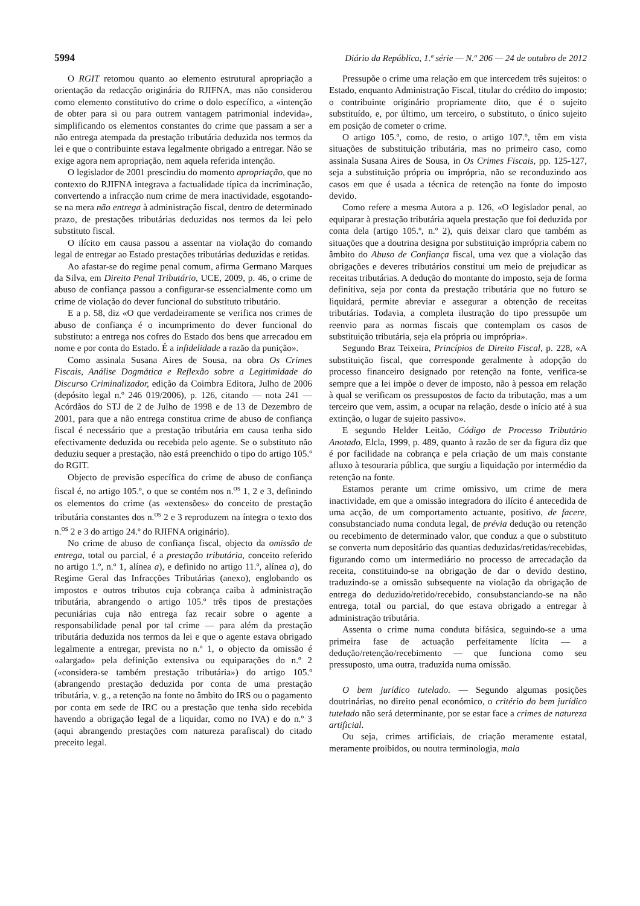5994 Diário da República, 1.ª série — N.º 206 — 24 de outubro de 2012
O RGIT retomou quanto ao elemento estrutural apropriação a orientação da redacção originária do RJIFNA, mas não considerou como elemento constitutivo do crime o dolo específico, a «intenção de obter para si ou para outrem vantagem patrimonial indevida», simplificando os elementos constantes do crime que passam a ser a não entrega atempada da prestação tributária deduzida nos termos da lei e que o contribuinte estava legalmente obrigado a entregar. Não se exige agora nem apropriação, nem aquela referida intenção.
O legislador de 2001 prescindiu do momento apropriação, que no contexto do RJIFNA integrava a factualidade típica da incriminação, convertendo a infracção num crime de mera inactividade, esgotando-se na mera não entrega à administração fiscal, dentro de determinado prazo, de prestações tributárias deduzidas nos termos da lei pelo substituto fiscal.
O ilícito em causa passou a assentar na violação do comando legal de entregar ao Estado prestações tributárias deduzidas e retidas.
Ao afastar-se do regime penal comum, afirma Germano Marques da Silva, em Direito Penal Tributário, UCE, 2009, p. 46, o crime de abuso de confiança passou a configurar-se essencialmente como um crime de violação do dever funcional do substituto tributário.
E a p. 58, diz «O que verdadeiramente se verifica nos crimes de abuso de confiança é o incumprimento do dever funcional do substituto: a entrega nos cofres do Estado dos bens que arrecadou em nome e por conta do Estado. É a infidelidade a razão da punição».
Como assinala Susana Aires de Sousa, na obra Os Crimes Fiscais, Análise Dogmática e Reflexão sobre a Legitimidade do Discurso Criminalizador, edição da Coimbra Editora, Julho de 2006 (depósito legal n.º 246 019/2006), p. 126, citando — nota 241 — Acórdãos do STJ de 2 de Julho de 1998 e de 13 de Dezembro de 2001, para que a não entrega constitua crime de abuso de confiança fiscal é necessário que a prestação tributária em causa tenha sido efectivamente deduzida ou recebida pelo agente. Se o substituto não deduziu sequer a prestação, não está preenchido o tipo do artigo 105.º do RGIT.
Objecto de previsão específica do crime de abuso de confiança fiscal é, no artigo 105.º, o que se contém nos n.<sup>os</sup> 1, 2 e 3, definindo os elementos do crime (as «extensões» do conceito de prestação tributária constantes dos n.<sup>os</sup> 2 e 3 reproduzem na íntegra o texto dos n.<sup>os</sup> 2 e 3 do artigo 24.º do RJIFNA originário).
No crime de abuso de confiança fiscal, objecto da omissão de entrega, total ou parcial, é a prestação tributária, conceito referido no artigo 1.º, n.º 1, alínea a), e definido no artigo 11.º, alínea a), do Regime Geral das Infracções Tributárias (anexo), englobando os impostos e outros tributos cuja cobrança caiba à administração tributária, abrangendo o artigo 105.º três tipos de prestações pecuniárias cuja não entrega faz recair sobre o agente a responsabilidade penal por tal crime — para além da prestação tributária deduzida nos termos da lei e que o agente estava obrigado legalmente a entregar, prevista no n.º 1, o objecto da omissão é «alargado» pela definição extensiva ou equiparações do n.º 2 («considera-se também prestação tributária») do artigo 105.º (abrangendo prestação deduzida por conta de uma prestação tributária, v. g., a retenção na fonte no âmbito do IRS ou o pagamento por conta em sede de IRC ou a prestação que tenha sido recebida havendo a obrigação legal de a liquidar, como no IVA) e do n.º 3 (aqui abrangendo prestações com natureza parafiscal) do citado preceito legal.
Pressupõe o crime uma relação em que intercedem três sujeitos: o Estado, enquanto Administração Fiscal, titular do crédito do imposto; o contribuinte originário propriamente dito, que é o sujeito substituído, e, por último, um terceiro, o substituto, o único sujeito em posição de cometer o crime.
O artigo 105.º, como, de resto, o artigo 107.º, têm em vista situações de substituição tributária, mas no primeiro caso, como assinala Susana Aires de Sousa, in Os Crimes Fiscais, pp. 125-127, seja a substituição própria ou imprópria, não se reconduzindo aos casos em que é usada a técnica de retenção na fonte do imposto devido.
Como refere a mesma Autora a p. 126, «O legislador penal, ao equiparar à prestação tributária aquela prestação que foi deduzida por conta dela (artigo 105.º, n.º 2), quis deixar claro que também as situações que a doutrina designa por substituição imprópria cabem no âmbito do Abuso de Confiança fiscal, uma vez que a violação das obrigações e deveres tributários constitui um meio de prejudicar as receitas tributárias. A dedução do montante do imposto, seja de forma definitiva, seja por conta da prestação tributária que no futuro se liquidará, permite abreviar e assegurar a obtenção de receitas tributárias. Todavia, a completa ilustração do tipo pressupõe um reenvio para as normas fiscais que contemplam os casos de substituição tributária, seja ela própria ou imprópria».
Segundo Braz Teixeira, Princípios de Direito Fiscal, p. 228, «A substituição fiscal, que corresponde geralmente à adopção do processo financeiro designado por retenção na fonte, verifica-se sempre que a lei impõe o dever de imposto, não à pessoa em relação à qual se verificam os pressupostos de facto da tributação, mas a um terceiro que vem, assim, a ocupar na relação, desde o início até à sua extinção, o lugar de sujeito passivo».
E segundo Helder Leitão, Código de Processo Tributário Anotado, Elcla, 1999, p. 489, quanto à razão de ser da figura diz que é por facilidade na cobrança e pela criação de um mais constante afluxo à tesouraria pública, que surgiu a liquidação por intermédio da retenção na fonte.
Estamos perante um crime omissivo, um crime de mera inactividade, em que a omissão integradora do ilícito é antecedida de uma acção, de um comportamento actuante, positivo, de facere, consubstanciado numa conduta legal, de prévia dedução ou retenção ou recebimento de determinado valor, que conduz a que o substituto se converta num depositário das quantias deduzidas/retidas/recebidas, figurando como um intermediário no processo de arrecadação da receita, constituindo-se na obrigação de dar o devido destino, traduzindo-se a omissão subsequente na violação da obrigação de entrega do deduzido/retido/recebido, consubstanciando-se na não entrega, total ou parcial, do que estava obrigado a entregar à administração tributária.
Assenta o crime numa conduta bifásica, seguindo-se a uma primeira fase de actuação perfeitamente lícita — a dedução/retenção/recebimento — que funciona como seu pressuposto, uma outra, traduzida numa omissão.
O bem jurídico tutelado. — Segundo algumas posições doutrinárias, no direito penal económico, o critério do bem jurídico tutelado não será determinante, por se estar face a crimes de natureza artificial.
Ou seja, crimes artificiais, de criação meramente estatal, meramente proibidos, ou noutra terminologia, mala